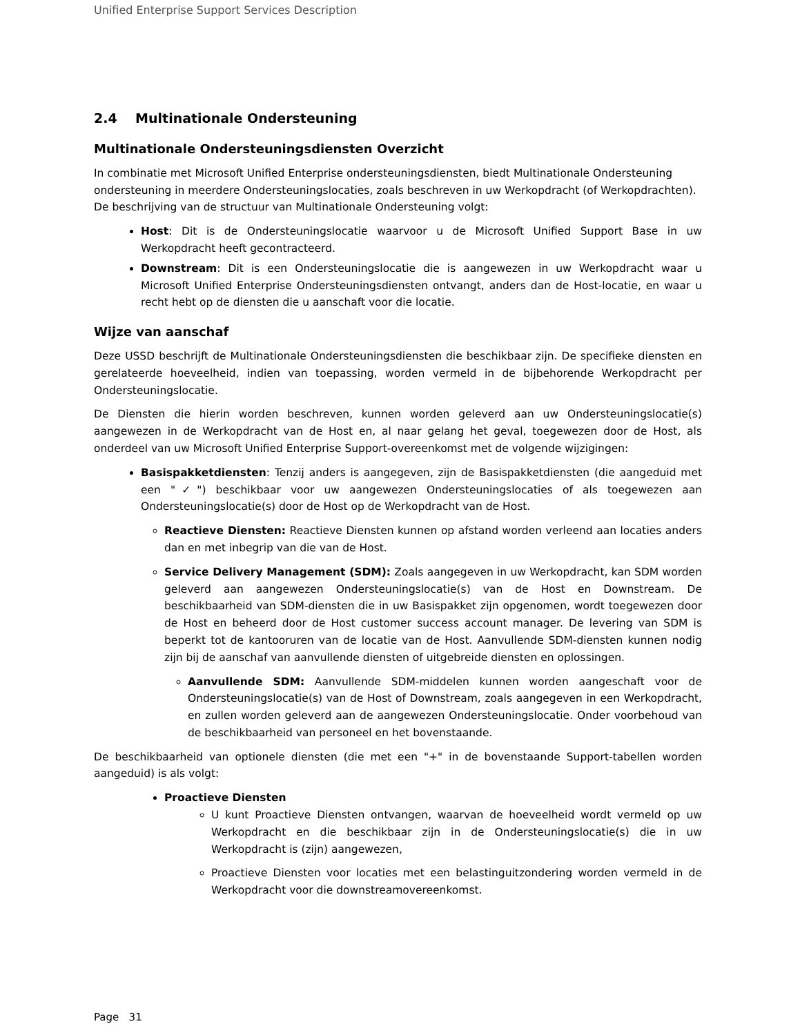Unified Enterprise Support Services Description
2.4 Multinationale Ondersteuning
Multinationale Ondersteuningsdiensten Overzicht
In combinatie met Microsoft Unified Enterprise ondersteuningsdiensten, biedt Multinationale Ondersteuning ondersteuning in meerdere Ondersteuningslocaties, zoals beschreven in uw Werkopdracht (of Werkopdrachten). De beschrijving van de structuur van Multinationale Ondersteuning volgt:
Host: Dit is de Ondersteuningslocatie waarvoor u de Microsoft Unified Support Base in uw Werkopdracht heeft gecontracteerd.
Downstream: Dit is een Ondersteuningslocatie die is aangewezen in uw Werkopdracht waar u Microsoft Unified Enterprise Ondersteuningsdiensten ontvangt, anders dan de Host-locatie, en waar u recht hebt op de diensten die u aanschaft voor die locatie.
Wijze van aanschaf
Deze USSD beschrijft de Multinationale Ondersteuningsdiensten die beschikbaar zijn. De specifieke diensten en gerelateerde hoeveelheid, indien van toepassing, worden vermeld in de bijbehorende Werkopdracht per Ondersteuningslocatie.
De Diensten die hierin worden beschreven, kunnen worden geleverd aan uw Ondersteuningslocatie(s) aangewezen in de Werkopdracht van de Host en, al naar gelang het geval, toegewezen door de Host, als onderdeel van uw Microsoft Unified Enterprise Support-overeenkomst met de volgende wijzigingen:
Basispakketdiensten: Tenzij anders is aangegeven, zijn de Basispakketdiensten (die aangeduid met een "✓") beschikbaar voor uw aangewezen Ondersteuningslocaties of als toegewezen aan Ondersteuningslocatie(s) door de Host op de Werkopdracht van de Host.
Reactieve Diensten: Reactieve Diensten kunnen op afstand worden verleend aan locaties anders dan en met inbegrip van die van de Host.
Service Delivery Management (SDM): Zoals aangegeven in uw Werkopdracht, kan SDM worden geleverd aan aangewezen Ondersteuningslocatie(s) van de Host en Downstream. De beschikbaarheid van SDM-diensten die in uw Basispakket zijn opgenomen, wordt toegewezen door de Host en beheerd door de Host customer success account manager. De levering van SDM is beperkt tot de kantooruren van de locatie van de Host. Aanvullende SDM-diensten kunnen nodig zijn bij de aanschaf van aanvullende diensten of uitgebreide diensten en oplossingen.
Aanvullende SDM: Aanvullende SDM-middelen kunnen worden aangeschaft voor de Ondersteuningslocatie(s) van de Host of Downstream, zoals aangegeven in een Werkopdracht, en zullen worden geleverd aan de aangewezen Ondersteuningslocatie. Onder voorbehoud van de beschikbaarheid van personeel en het bovenstaande.
De beschikbaarheid van optionele diensten (die met een "+" in de bovenstaande Support-tabellen worden aangeduid) is als volgt:
Proactieve Diensten
U kunt Proactieve Diensten ontvangen, waarvan de hoeveelheid wordt vermeld op uw Werkopdracht en die beschikbaar zijn in de Ondersteuningslocatie(s) die in uw Werkopdracht is (zijn) aangewezen,
Proactieve Diensten voor locaties met een belastinguitzondering worden vermeld in de Werkopdracht voor die downstreamovereenkomst.
Page 31